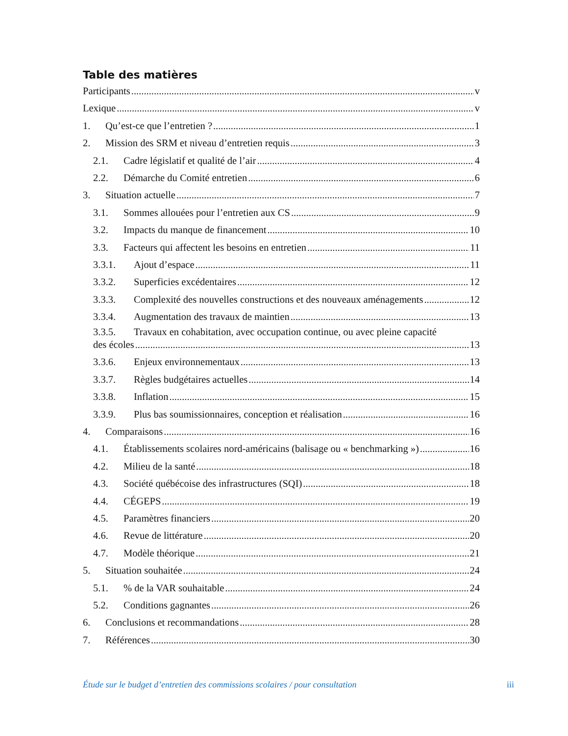Table des matières
Participants v
Lexique v
1. Qu’est-ce que l’entretien ? 1
2. Mission des SRM et niveau d’entretien requis 3
2.1. Cadre législatif et qualité de l’air 4
2.2. Démarche du Comité entretien 6
3. Situation actuelle 7
3.1. Sommes allouées pour l’entretien aux CS 9
3.2. Impacts du manque de financement 10
3.3. Facteurs qui affectent les besoins en entretien 11
3.3.1. Ajout d’espace 11
3.3.2. Superficies excédentaires 12
3.3.3. Complexité des nouvelles constructions et des nouveaux aménagements 12
3.3.4. Augmentation des travaux de maintien 13
3.3.5. Travaux en cohabitation, avec occupation continue, ou avec pleine capacité
des écoles 13
3.3.6. Enjeux environnementaux 13
3.3.7. Règles budgétaires actuelles 14
3.3.8. Inflation 15
3.3.9. Plus bas soumissionnaires, conception et réalisation 16
4. Comparaisons 16
4.1. Établissements scolaires nord-américains (balisage ou « benchmarking ») 16
4.2. Milieu de la santé 18
4.3. Société québécoise des infrastructures (SQI) 18
4.4. CÉGEPS 19
4.5. Paramètres financiers 20
4.6. Revue de littérature 20
4.7. Modèle théorique 21
5. Situation souhaitée 24
5.1.% de la VAR souhaitable 24
5.2. Conditions gagnantes 26
6. Conclusions et recommandations 28
7. Références 30
Étude sur le budget d’entretien des commissions scolaires / pour consultation iii